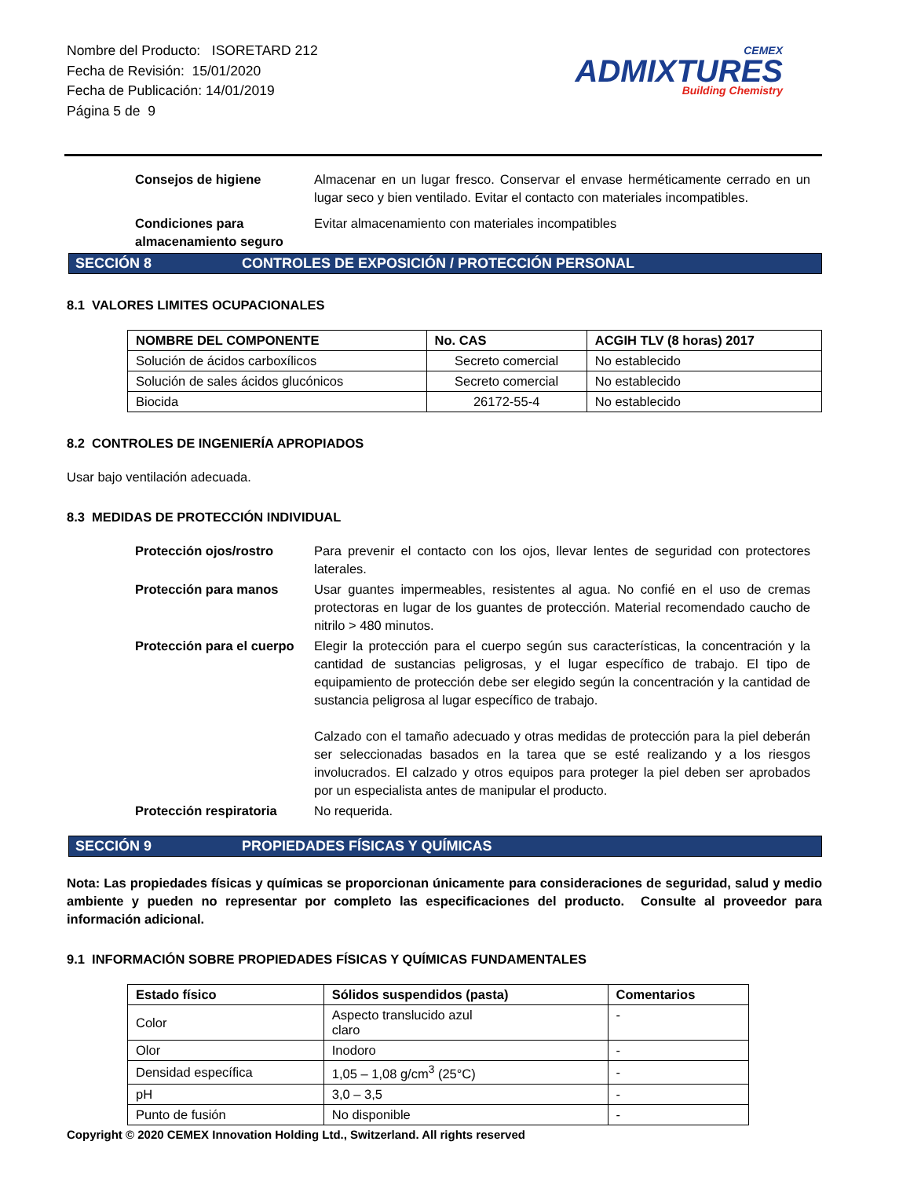Nombre del Producto: ISORETARD 212
Fecha de Revisión: 15/01/2020
Fecha de Publicación: 14/01/2019
Página 5 de 9
CEMEX
ADMIXTURES
Building Chemistry
Consejos de higiene Almacenar en un lugar fresco. Conservar el envase herméticamente cerrado en un lugar seco y bien ventilado. Evitar el contacto con materiales incompatibles.
Condiciones para almacenamiento seguro Evitar almacenamiento con materiales incompatibles
SECCIÓN 8 CONTROLES DE EXPOSICIÓN / PROTECCIÓN PERSONAL
8.1 VALORES LIMITES OCUPACIONALES
| NOMBRE DEL COMPONENTE | No. CAS | ACGIH TLV (8 horas) 2017 |
| --- | --- | --- |
| Solución de ácidos carboxílicos | Secreto comercial | No establecido |
| Solución de sales ácidos glucónicos | Secreto comercial | No establecido |
| Biocida | 26172-55-4 | No establecido |
8.2 CONTROLES DE INGENIERÍA APROPIADOS
Usar bajo ventilación adecuada.
8.3 MEDIDAS DE PROTECCIÓN INDIVIDUAL
Protección ojos/rostro Para prevenir el contacto con los ojos, llevar lentes de seguridad con protectores laterales.
Protección para manos Usar guantes impermeables, resistentes al agua. No confié en el uso de cremas protectoras en lugar de los guantes de protección. Material recomendado caucho de nitrilo > 480 minutos.
Protección para el cuerpo Elegir la protección para el cuerpo según sus características, la concentración y la cantidad de sustancias peligrosas, y el lugar específico de trabajo. El tipo de equipamiento de protección debe ser elegido según la concentración y la cantidad de sustancia peligrosa al lugar específico de trabajo.
Calzado con el tamaño adecuado y otras medidas de protección para la piel deberán ser seleccionadas basados en la tarea que se esté realizando y a los riesgos involucrados. El calzado y otros equipos para proteger la piel deben ser aprobados por un especialista antes de manipular el producto.
Protección respiratoria No requerida.
SECCIÓN 9 PROPIEDADES FÍSICAS Y QUÍMICAS
Nota: Las propiedades físicas y químicas se proporcionan únicamente para consideraciones de seguridad, salud y medio ambiente y pueden no representar por completo las especificaciones del producto. Consulte al proveedor para información adicional.
9.1 INFORMACIÓN SOBRE PROPIEDADES FÍSICAS Y QUÍMICAS FUNDAMENTALES
| Estado físico | Sólidos suspendidos (pasta) | Comentarios |
| --- | --- | --- |
| Color | Aspecto translucido azul claro | - |
| Olor | Inodoro | - |
| Densidad específica | 1,05 – 1,08 g/cm<sup>3</sup> (25°C) | - |
| pH | 3,0 – 3,5 | - |
| Punto de fusión | No disponible | - |
Copyright © 2020 CEMEX Innovation Holding Ltd., Switzerland. All rights reserved